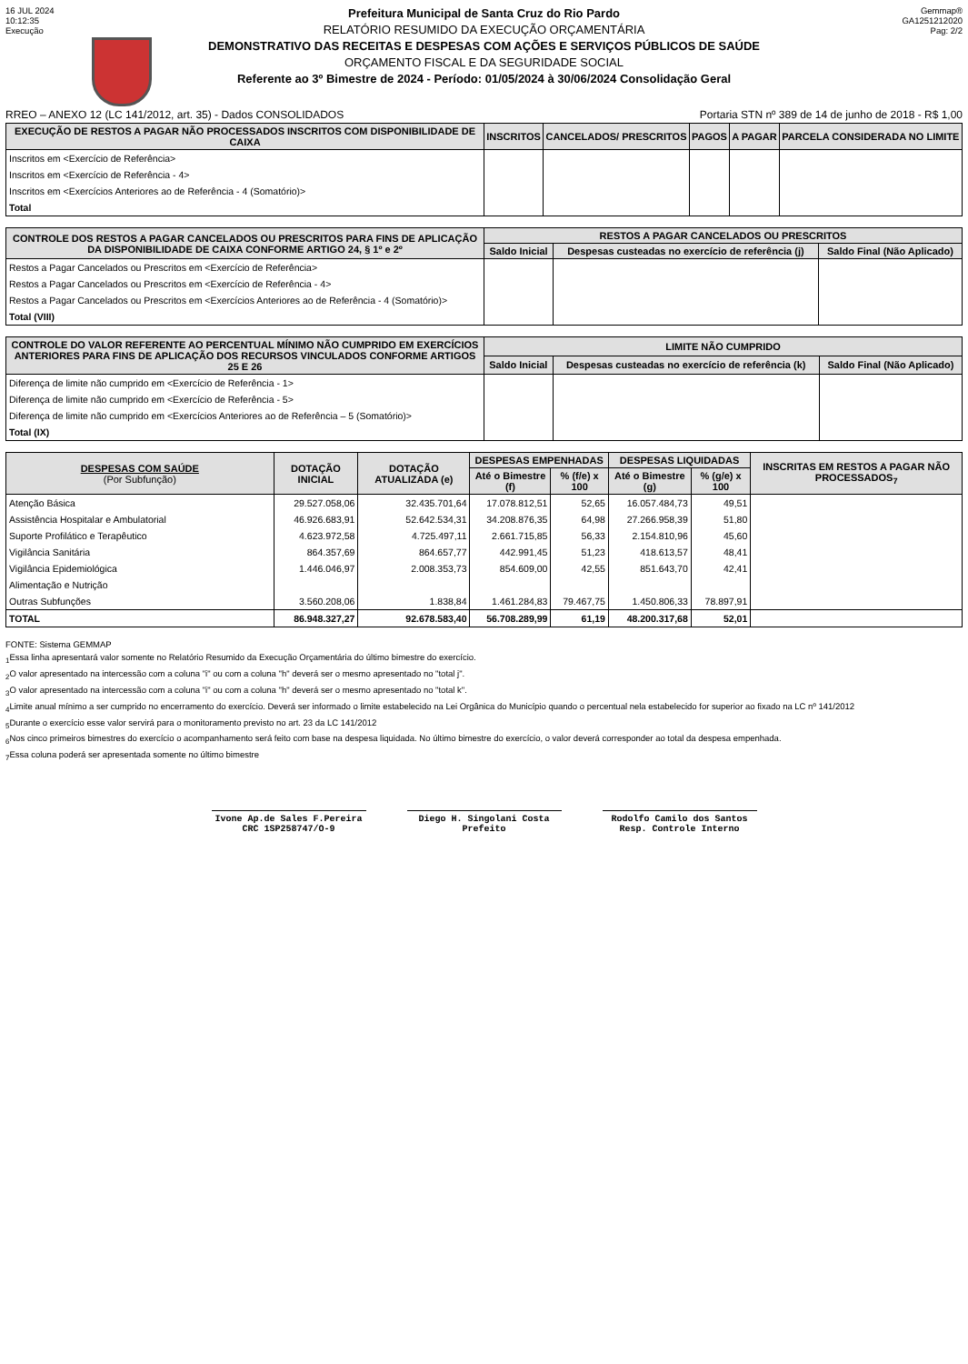16 JUL 2024
10:12:35
Execução
Prefeitura Municipal de Santa Cruz do Rio Pardo
RELATÓRIO RESUMIDO DA EXECUÇÃO ORÇAMENTÁRIA
DEMONSTRATIVO DAS RECEITAS E DESPESAS COM AÇÕES E SERVIÇOS PÚBLICOS DE SAÚDE
ORÇAMENTO FISCAL E DA SEGURIDADE SOCIAL
Referente ao 3º Bimestre de 2024 - Período: 01/05/2024 à 30/06/2024 Consolidação Geral
Gemmap®
GA1251212020
Pag: 2/2
RREO – ANEXO 12 (LC 141/2012, art. 35) - Dados CONSOLIDADOS Portaria STN nº 389 de 14 de junho de 2018 - R$ 1,00
| EXECUÇÃO DE RESTOS A PAGAR NÃO PROCESSADOS INSCRITOS COM DISPONIBILIDADE DE CAIXA | INSCRITOS | CANCELADOS/ PRESCRITOS | PAGOS | A PAGAR | PARCELA CONSIDERADA NO LIMITE |
| --- | --- | --- | --- | --- | --- |
| Inscritos em <Exercício de Referência> | | | | | |
| Inscritos em <Exercício de Referência - 4> | | | | | |
| Inscritos em <Exercícios Anteriores ao de Referência - 4 (Somatório)> | | | | | |
| Total | | | | | |
| CONTROLE DOS RESTOS A PAGAR CANCELADOS OU PRESCRITOS PARA FINS DE APLICAÇÃO DA DISPONIBILIDADE DE CAIXA CONFORME ARTIGO 24, § 1º e 2º | RESTOS A PAGAR CANCELADOS OU PRESCRITOS | | |
| --- | --- | --- | --- |
| | Saldo Inicial | Despesas custeadas no exercício de referência (j) | Saldo Final (Não Aplicado) |
| Restos a Pagar Cancelados ou Prescritos em <Exercício de Referência> | | | |
| Restos a Pagar Cancelados ou Prescritos em <Exercício de Referência - 4> | | | |
| Restos a Pagar Cancelados ou Prescritos em <Exercícios Anteriores ao de Referência - 4 (Somatório)> | | | |
| Total (VIII) | | | |
| CONTROLE DO VALOR REFERENTE AO PERCENTUAL MÍNIMO NÃO CUMPRIDO EM EXERCÍCIOS ANTERIORES PARA FINS DE APLICAÇÃO DOS RECURSOS VINCULADOS CONFORME ARTIGOS 25 E 26 | LIMITE NÃO CUMPRIDO | | |
| --- | --- | --- | --- |
| | Saldo Inicial | Despesas custeadas no exercício de referência (k) | Saldo Final (Não Aplicado) |
| Diferença de limite não cumprido em <Exercício de Referência - 1> | | | |
| Diferença de limite não cumprido em <Exercício de Referência - 5> | | | |
| Diferença de limite não cumprido em <Exercícios Anteriores ao de Referência – 5 (Somatório)> | | | |
| Total (IX) | | | |
| DESPESAS COM SAÚDE (Por Subfunção) | DOTAÇÃO INICIAL | DOTAÇÃO ATUALIZADA (e) | DESPESAS EMPENHADAS | | DESPESAS LIQUIDADAS | | INSCRITAS EM RESTOS A PAGAR NÃO PROCESSADOS<sub>7</sub> |
| --- | --- | --- | --- | --- | --- | --- | --- |
| | | | Até o Bimestre (f) | % (f/e) x 100 | Até o Bimestre (g) | % (g/e) x 100 | |
| Atenção Básica | 29.527.058,06 | 32.435.701,64 | 17.078.812,51 | 52,65 | 16.057.484,73 | 49,51 | |
| Assistência Hospitalar e Ambulatorial | 46.926.683,91 | 52.642.534,31 | 34.208.876,35 | 64,98 | 27.266.958,39 | 51,80 | |
| Suporte Profilático e Terapêutico | 4.623.972,58 | 4.725.497,11 | 2.661.715,85 | 56,33 | 2.154.810,96 | 45,60 | |
| Vigilância Sanitária | 864.357,69 | 864.657,77 | 442.991,45 | 51,23 | 418.613,57 | 48,41 | |
| Vigilância Epidemiológica | 1.446.046,97 | 2.008.353,73 | 854.609,00 | 42,55 | 851.643,70 | 42,41 | |
| Alimentação e Nutrição | | | | | | | |
| Outras Subfunções | 3.560.208,06 | 1.838,84 | 1.461.284,83 | 79.467,75 | 1.450.806,33 | 78.897,91 | |
| TOTAL | 86.948.327,27 | 92.678.583,40 | 56.708.289,99 | 61,19 | 48.200.317,68 | 52,01 | |
FONTE: Sistema GEMMAP
<sub>1</sub>Essa linha apresentará valor somente no Relatório Resumido da Execução Orçamentária do último bimestre do exercício.
<sub>2</sub>O valor apresentado na intercessão com a coluna "i" ou com a coluna "h" deverá ser o mesmo apresentado no "total j".
<sub>3</sub>O valor apresentado na intercessão com a coluna "i" ou com a coluna "h" deverá ser o mesmo apresentado no "total k".
<sub>4</sub>Limite anual mínimo a ser cumprido no encerramento do exercício. Deverá ser informado o limite estabelecido na Lei Orgânica do Município quando o percentual nela estabelecido for superior ao fixado na LC nº 141/2012
<sub>5</sub>Durante o exercício esse valor servirá para o monitoramento previsto no art. 23 da LC 141/2012
<sub>6</sub>Nos cinco primeiros bimestres do exercício o acompanhamento será feito com base na despesa liquidada. No último bimestre do exercício, o valor deverá corresponder ao total da despesa empenhada.
<sub>7</sub>Essa coluna poderá ser apresentada somente no último bimestre
Ivone Ap.de Sales F.Pereira
CRC 1SP258747/O-9
Diego H. Singolani Costa
Prefeito
Rodolfo Camilo dos Santos
Resp. Controle Interno